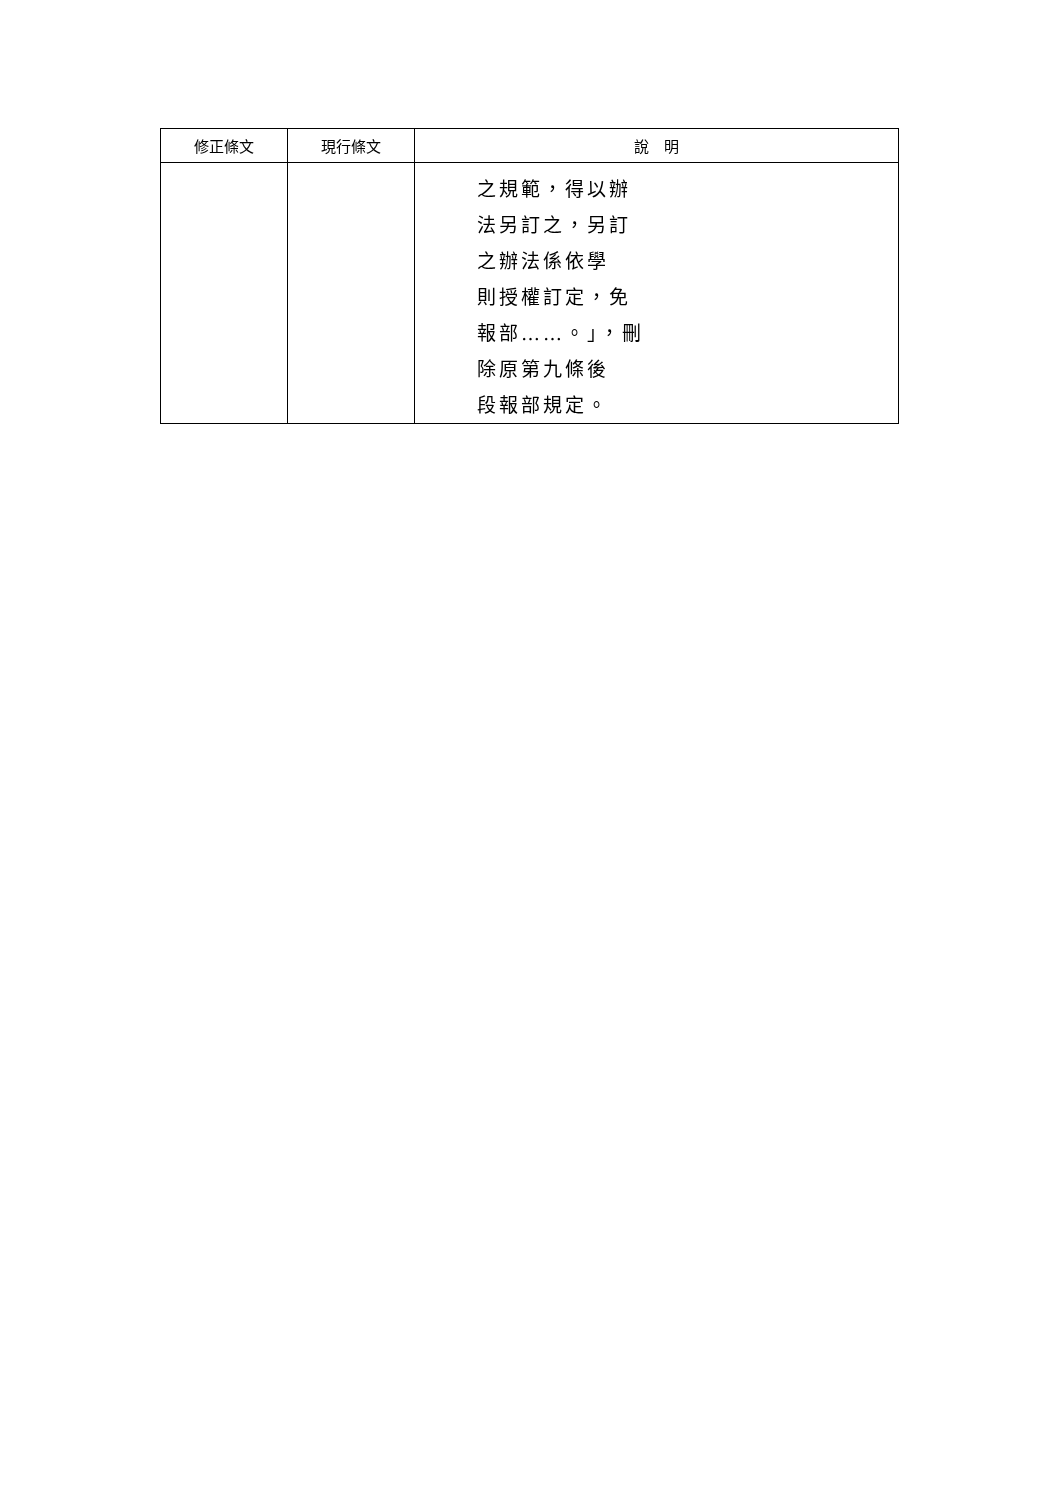| 修正條文 | 現行條文 | 說 明 |
| --- | --- | --- |
| | | 之規範，得以辦 法另訂之，另訂 之辦法係依學 則授權訂定，免 報部……。」，刪 除原第九條後 段報部規定。 |